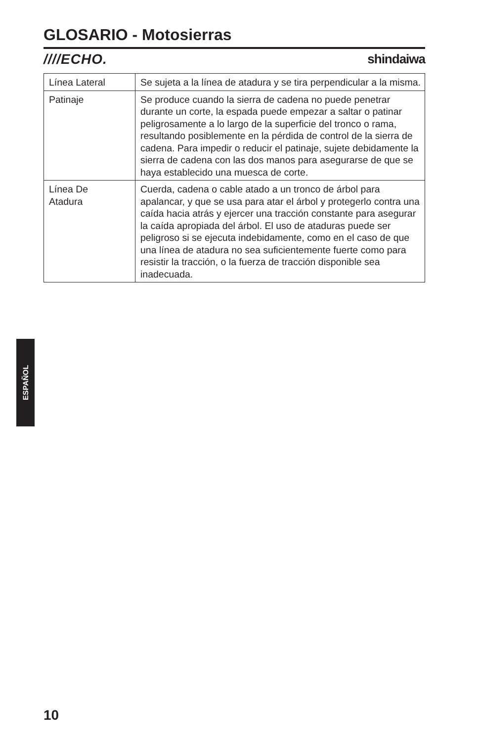GLOSARIO - Motosierras
////ECHO. shindaiwa
| Línea Lateral | Se sujeta a la línea de atadura y se tira perpendicular a la misma. |
| Patinaje | Se produce cuando la sierra de cadena no puede penetrar durante un corte, la espada puede empezar a saltar o patinar peligrosamente a lo largo de la superficie del tronco o rama, resultando posiblemente en la pérdida de control de la sierra de cadena. Para impedir o reducir el patinaje, sujete debidamente la sierra de cadena con las dos manos para asegurarse de que se haya establecido una muesca de corte. |
| Línea De Atadura | Cuerda, cadena o cable atado a un tronco de árbol para apalancar, y que se usa para atar el árbol y protegerlo contra una caída hacia atrás y ejercer una tracción constante para asegurar la caída apropiada del árbol. El uso de ataduras puede ser peligroso si se ejecuta indebidamente, como en el caso de que una línea de atadura no sea suficientemente fuerte como para resistir la tracción, o la fuerza de tracción disponible sea inadecuada. |
ESPAÑOL
10